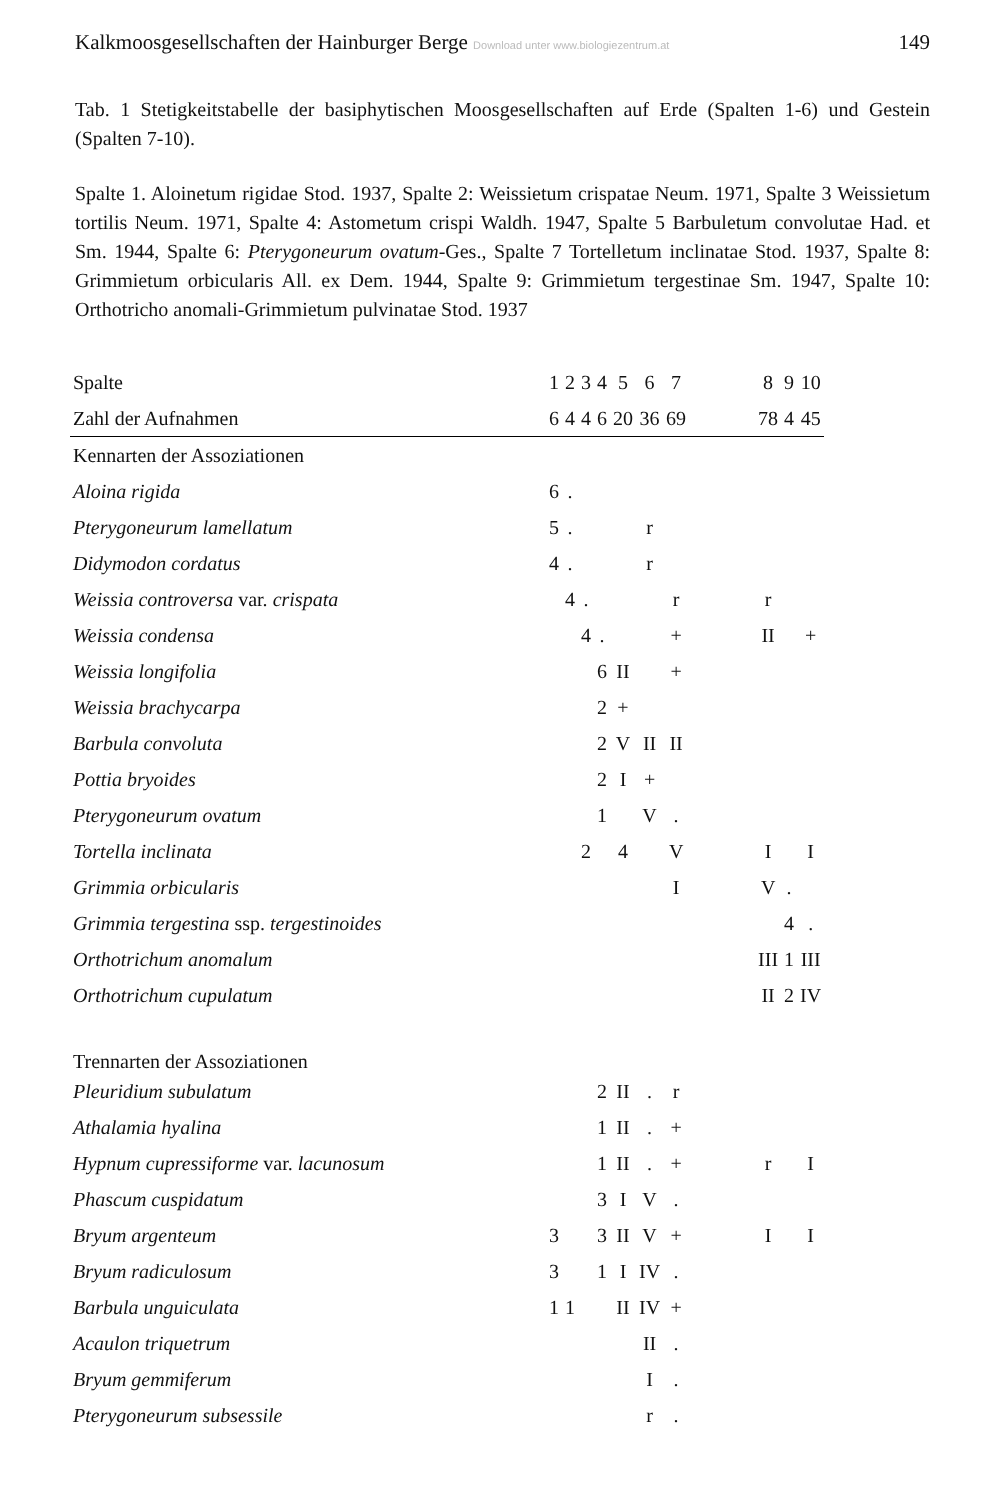Kalkmoosgesellschaften der Hainburger Berge Download unter www.biologiezentrum.at 149
Tab. 1 Stetigkeitstabelle der basiphytischen Moosgesellschaften auf Erde (Spalten 1-6) und Gestein (Spalten 7-10).
Spalte 1. Aloinetum rigidae Stod. 1937, Spalte 2: Weissietum crispatae Neum. 1971, Spalte 3 Weissietum tortilis Neum. 1971, Spalte 4: Astometum crispi Waldh. 1947, Spalte 5 Barbuletum convolutae Had. et Sm. 1944, Spalte 6: Pterygoneurum ovatum-Ges., Spalte 7 Tortelletum inclinatae Stod. 1937, Spalte 8: Grimmietum orbicularis All. ex Dem. 1944, Spalte 9: Grimmietum tergestinae Sm. 1947, Spalte 10: Orthotricho anomali-Grimmietum pulvinatae Stod. 1937
| Spalte | 1 | 2 | 3 | 4 | 5 | 6 | 7 | | 8 | 9 | 10 |
| Zahl der Aufnahmen | 6 | 4 | 4 | 6 | 20 | 36 | 69 | | 78 | 4 | 45 |
| Kennarten der Assoziationen | | | | | | | | | | | |
| Aloina rigida | 6 | . | | | | | | | | | |
| Pterygoneurum lamellatum | 5 | . | | | | r | | | | | |
| Didymodon cordatus | 4 | . | | | | r | | | | | |
| Weissia controversa var. crispata | | 4 | . | | | | r | | r | | |
| Weissia condensa | | | 4 | . | | | + | | II | | + |
| Weissia longifolia | | | | 6 | II | | + | | | | |
| Weissia brachycarpa | | | | 2 | + | | | | | | |
| Barbula convoluta | | | | 2 | V | II | II | | | | |
| Pottia bryoides | | | | 2 | I | + | | | | | |
| Pterygoneurum ovatum | | | | 1 | | V | . | | | | |
| Tortella inclinata | | | 2 | | 4 | | V | | I | | I |
| Grimmia orbicularis | | | | | | | I | | V | . | |
| Grimmia tergestina ssp. tergestinoides | | | | | | | | | | 4 | . |
| Orthotrichum anomalum | | | | | | | | | III | 1 | III |
| Orthotrichum cupulatum | | | | | | | | | II | 2 | IV |
| Trennarten der Assoziationen | | | | | | | | | | | |
| Pleuridium subulatum | | | | 2 | II | . | r | | | | |
| Athalamia hyalina | | | | 1 | II | . | + | | | | |
| Hypnum cupressiforme var. lacunosum | | | | 1 | II | . | + | | r | | I |
| Phascum cuspidatum | | | | 3 | I | V | . | | | | |
| Bryum argenteum | 3 | | | 3 | II | V | + | | I | | I |
| Bryum radiculosum | 3 | | | 1 | I | IV | . | | | | |
| Barbula unguiculata | 1 | 1 | | | II | IV | + | | | | |
| Acaulon triquetrum | | | | | | II | . | | | | |
| Bryum gemmiferum | | | | | | I | . | | | | |
| Pterygoneurum subsessile | | | | | | r | . | | | | |